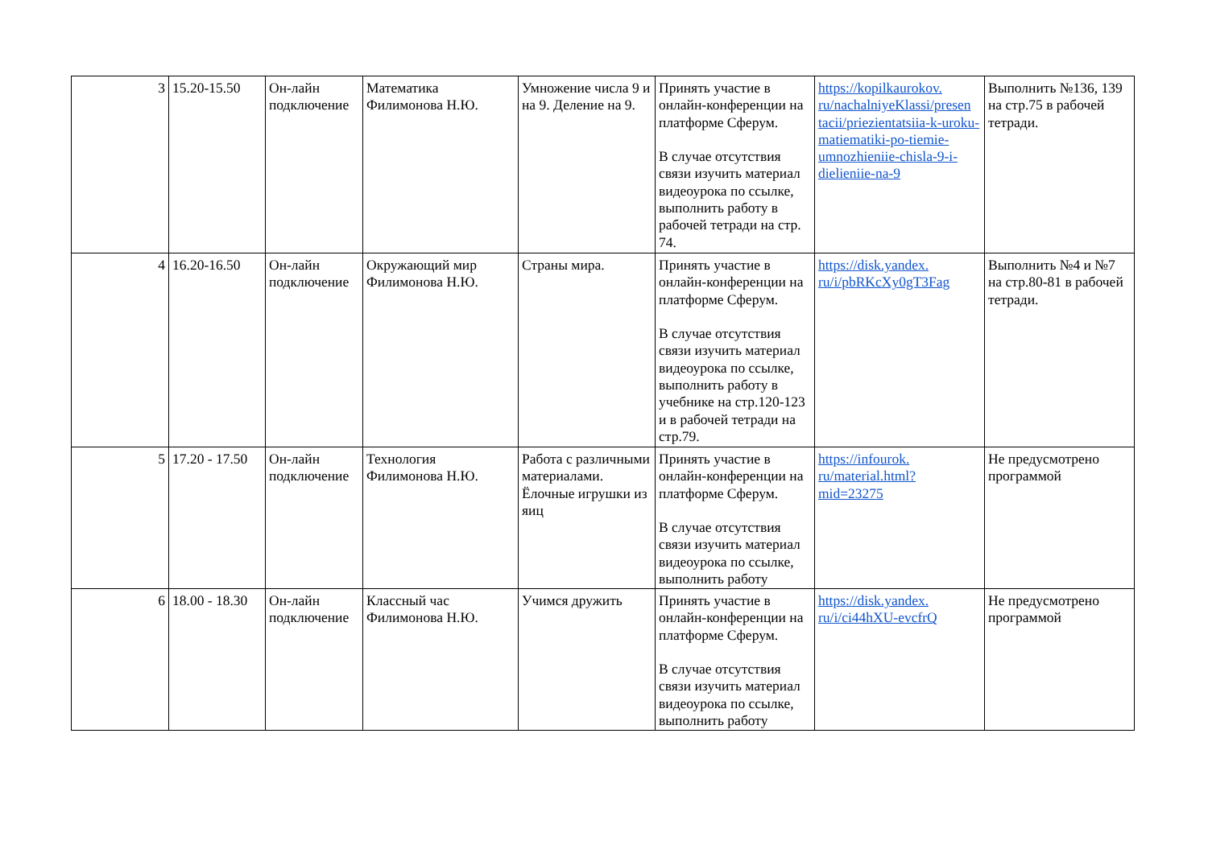| 3 | 15.20-15.50 | Он-лайн подключение | Математика Филимонова Н.Ю. | Умножение числа 9 и на 9. Деление на 9. | Принять участие в онлайн-конференции на платформе Сферум. В случае отсутствия связи изучить материал видеоурока по ссылке, выполнить работу в рабочей тетради на стр. 74. | https://kopilkaurokov. ru/nachalniyeKlassi/presen tacii/priezientatsiia-k-uroku-matiematiki-po-tiemie-umnozhieniie-chisla-9-i-dielieniie-na-9 | Выполнить №136, 139 на стр.75 в рабочей тетради. |
| 4 | 16.20-16.50 | Он-лайн подключение | Окружающий мир Филимонова Н.Ю. | Страны мира. | Принять участие в онлайн-конференции на платформе Сферум. В случае отсутствия связи изучить материал видеоурока по ссылке, выполнить работу в учебнике на стр.120-123 и в рабочей тетради на стр.79. | https://disk.yandex. ru/i/pbRKcXy0gT3Fag | Выполнить №4 и №7 на стр.80-81 в рабочей тетради. |
| 5 | 17.20 - 17.50 | Он-лайн подключение | Технология Филимонова Н.Ю. | Работа с различными материалами. Ёлочные игрушки из яиц | Принять участие в онлайн-конференции на платформе Сферум. В случае отсутствия связи изучить материал видеоурока по ссылке, выполнить работу | https://infourok. ru/material.html? mid=23275 | Не предусмотрено программой |
| 6 | 18.00 - 18.30 | Он-лайн подключение | Классный час Филимонова Н.Ю. | Учимся дружить | Принять участие в онлайн-конференции на платформе Сферум. В случае отсутствия связи изучить материал видеоурока по ссылке, выполнить работу | https://disk.yandex. ru/i/ci44hXU-evcfrQ | Не предусмотрено программой |